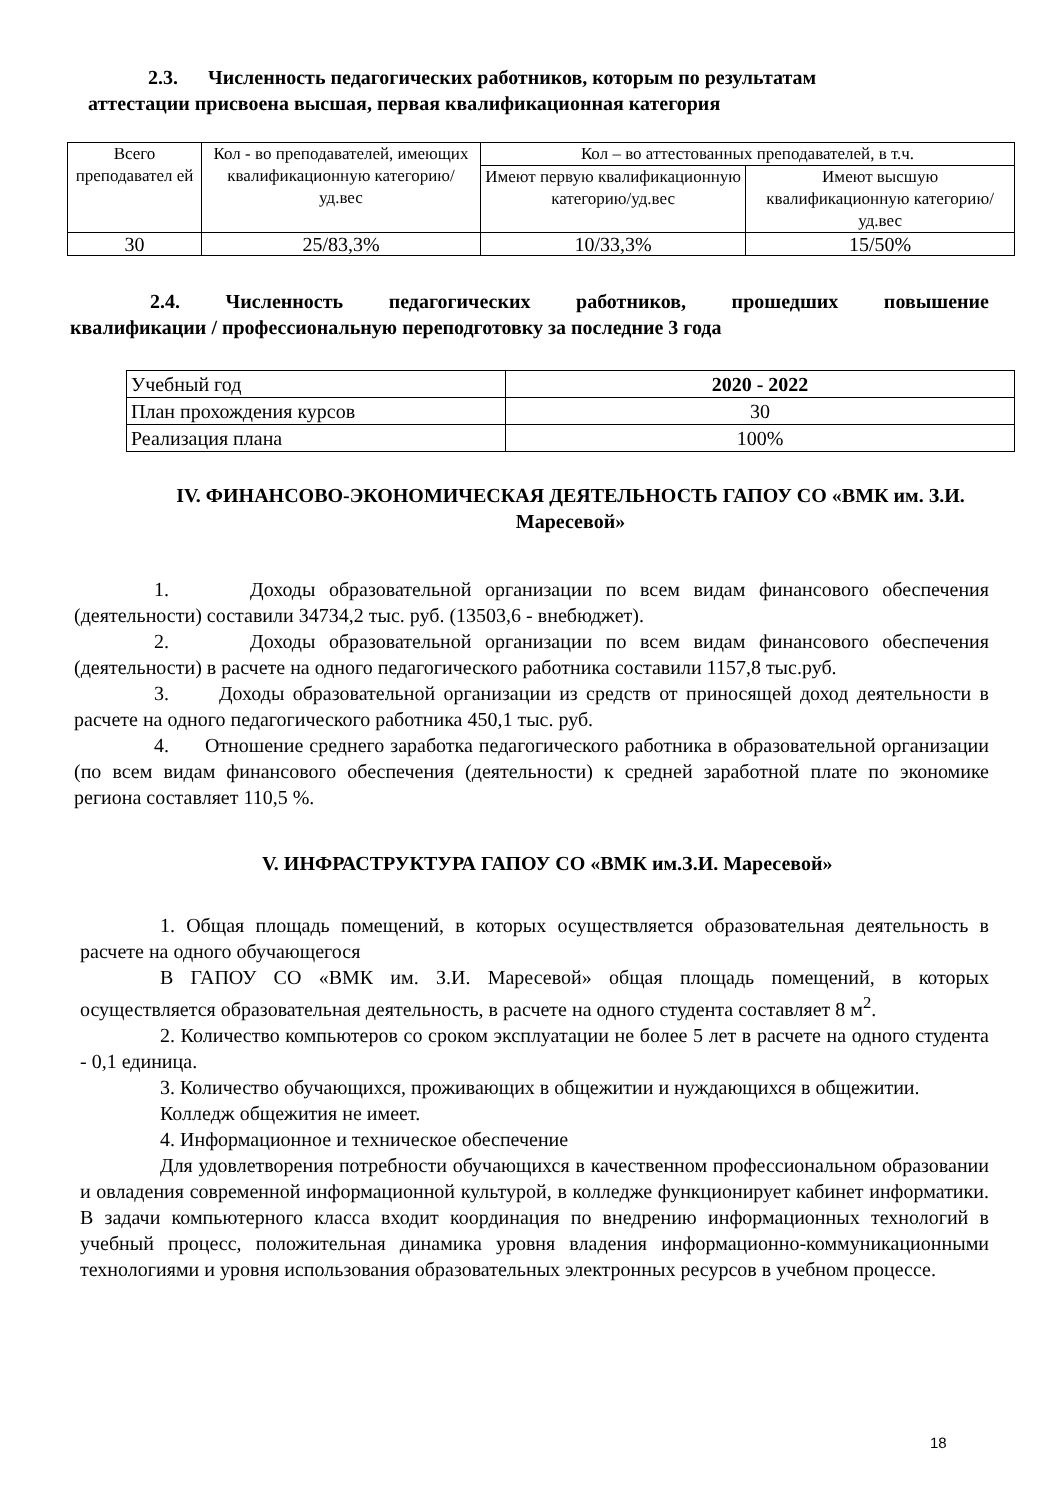2.3. Численность педагогических работников, которым по результатам
аттестации присвоена высшая, первая квалификационная категория
| Всего преподавател ей | Кол - во преподавателей, имеющих квалификационную категорию/уд.вес | Кол – во аттестованных преподавателей, в т.ч. | |
| | | Имеют первую квалификационную категорию/уд.вес | Имеют высшую квалификационную категорию/уд.вес |
| 30 | 25/83,3% | 10/33,3% | 15/50% |
2.4. Численность педагогических работников, прошедших повышение
квалификации / профессиональную переподготовку за последние 3 года
| Учебный год | 2020 - 2022 |
| План прохождения курсов | 30 |
| Реализация плана | 100% |
IV. ФИНАНСОВО-ЭКОНОМИЧЕСКАЯ ДЕЯТЕЛЬНОСТЬ ГАПОУ СО «ВМК им. З.И. Маресевой»
1. Доходы образовательной организации по всем видам финансового обеспечения (деятельности) составили 34734,2 тыс. руб. (13503,6 - внебюджет).
2. Доходы образовательной организации по всем видам финансового обеспечения (деятельности) в расчете на одного педагогического работника составили 1157,8 тыс.руб.
3. Доходы образовательной организации из средств от приносящей доход деятельности в расчете на одного педагогического работника 450,1 тыс. руб.
4. Отношение среднего заработка педагогического работника в образовательной организации (по всем видам финансового обеспечения (деятельности) к средней заработной плате по экономике региона составляет 110,5 %.
V. ИНФРАСТРУКТУРА ГАПОУ СО «ВМК им.З.И. Маресевой»
1. Общая площадь помещений, в которых осуществляется образовательная деятельность в расчете на одного обучающегося
В ГАПОУ СО «ВМК им. З.И. Маресевой» общая площадь помещений, в которых осуществляется образовательная деятельность, в расчете на одного студента составляет 8 м<sup>2</sup>.
2. Количество компьютеров со сроком эксплуатации не более 5 лет в расчете на одного студента - 0,1 единица.
3. Количество обучающихся, проживающих в общежитии и нуждающихся в общежитии.
Колледж общежития не имеет.
4. Информационное и техническое обеспечение
Для удовлетворения потребности обучающихся в качественном профессиональном образовании и овладения современной информационной культурой, в колледже функционирует кабинет информатики. В задачи компьютерного класса входит координация по внедрению информационных технологий в учебный процесс, положительная динамика уровня владения информационно-коммуникационными технологиями и уровня использования образовательных электронных ресурсов в учебном процессе.
18